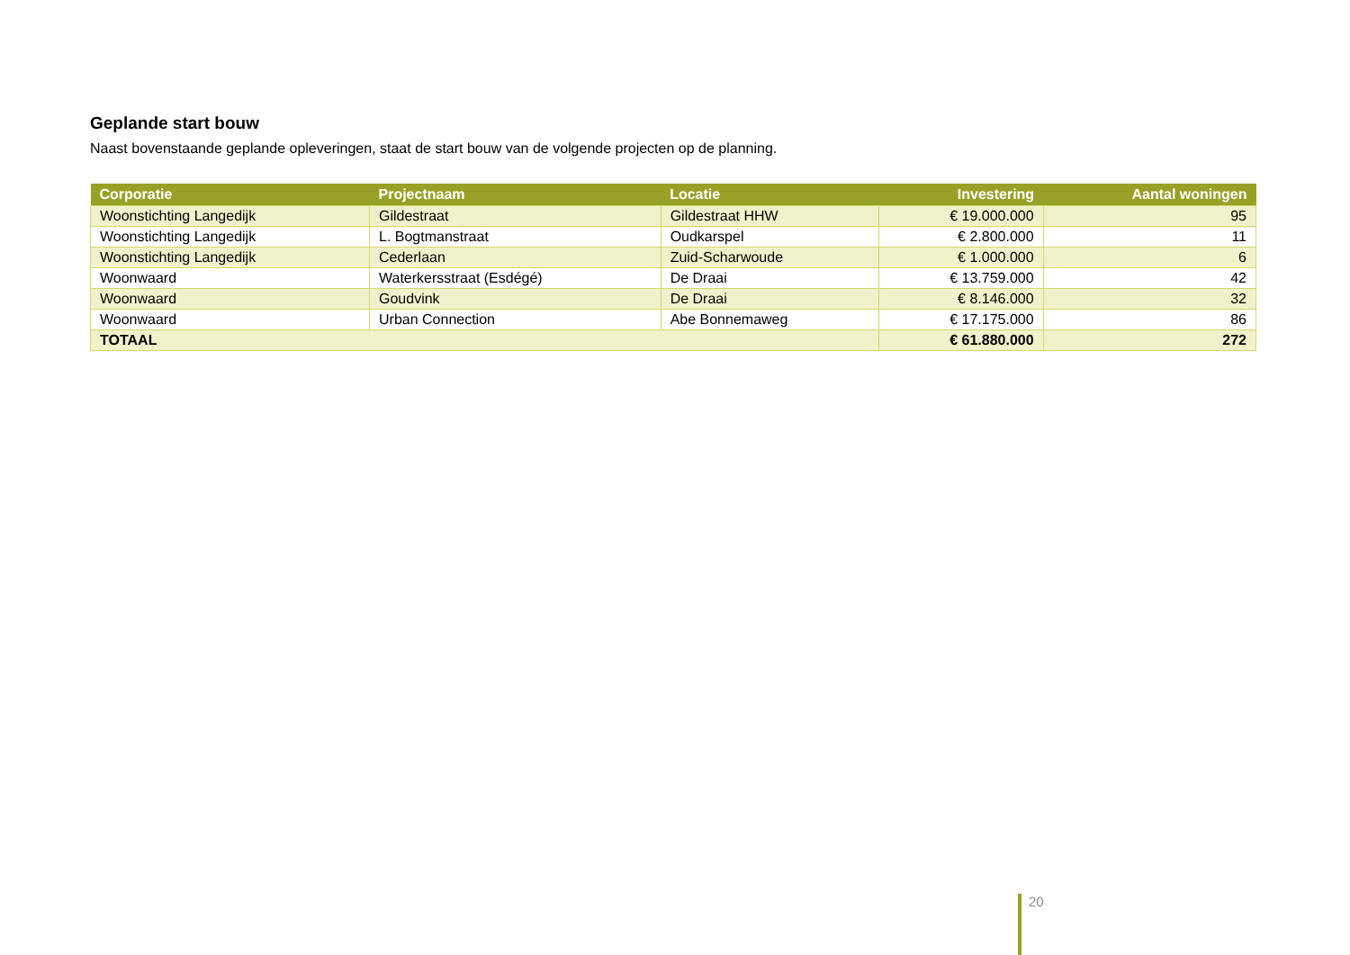Geplande start bouw
Naast bovenstaande geplande opleveringen, staat de start bouw van de volgende projecten op de planning.
| Corporatie | Projectnaam | Locatie | Investering | Aantal woningen |
| --- | --- | --- | --- | --- |
| Woonstichting Langedijk | Gildestraat | Gildestraat HHW | € 19.000.000 | 95 |
| Woonstichting Langedijk | L. Bogtmanstraat | Oudkarspel | € 2.800.000 | 11 |
| Woonstichting Langedijk | Cederlaan | Zuid-Scharwoude | € 1.000.000 | 6 |
| Woonwaard | Waterkersstraat (Esdégé) | De Draai | € 13.759.000 | 42 |
| Woonwaard | Goudvink | De Draai | € 8.146.000 | 32 |
| Woonwaard | Urban Connection | Abe Bonnemaweg | € 17.175.000 | 86 |
| TOTAAL | | | € 61.880.000 | 272 |
20